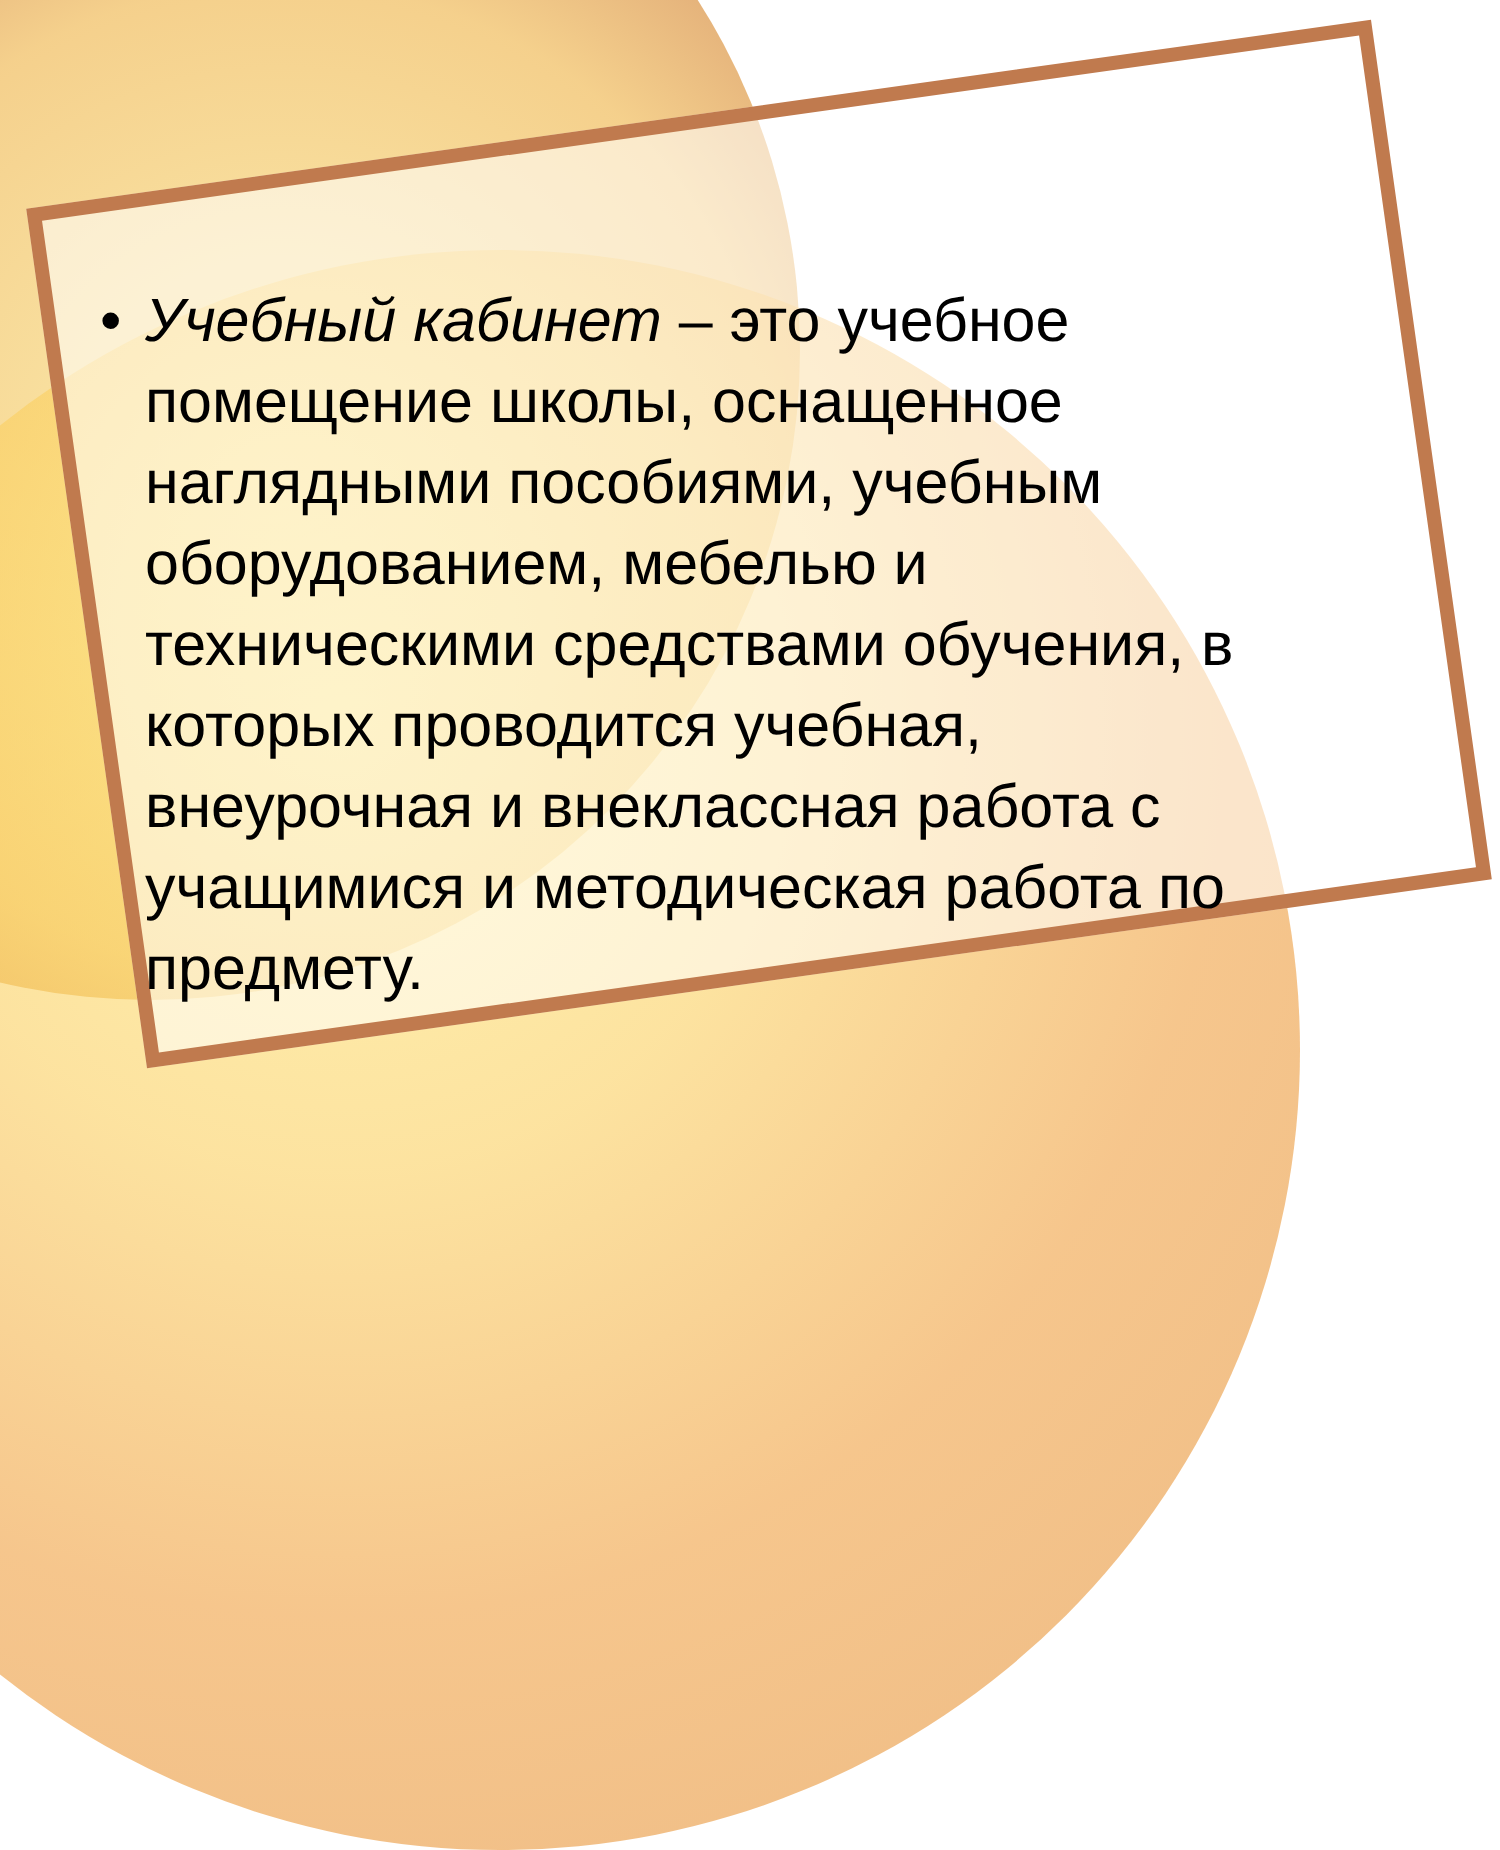• Учебный кабинет – это учебное помещение школы, оснащенное наглядными пособиями, учебным оборудованием, мебелью и техническими средствами обучения, в которых проводится учебная, внеурочная и внеклассная работа с учащимися и методическая работа по предмету.